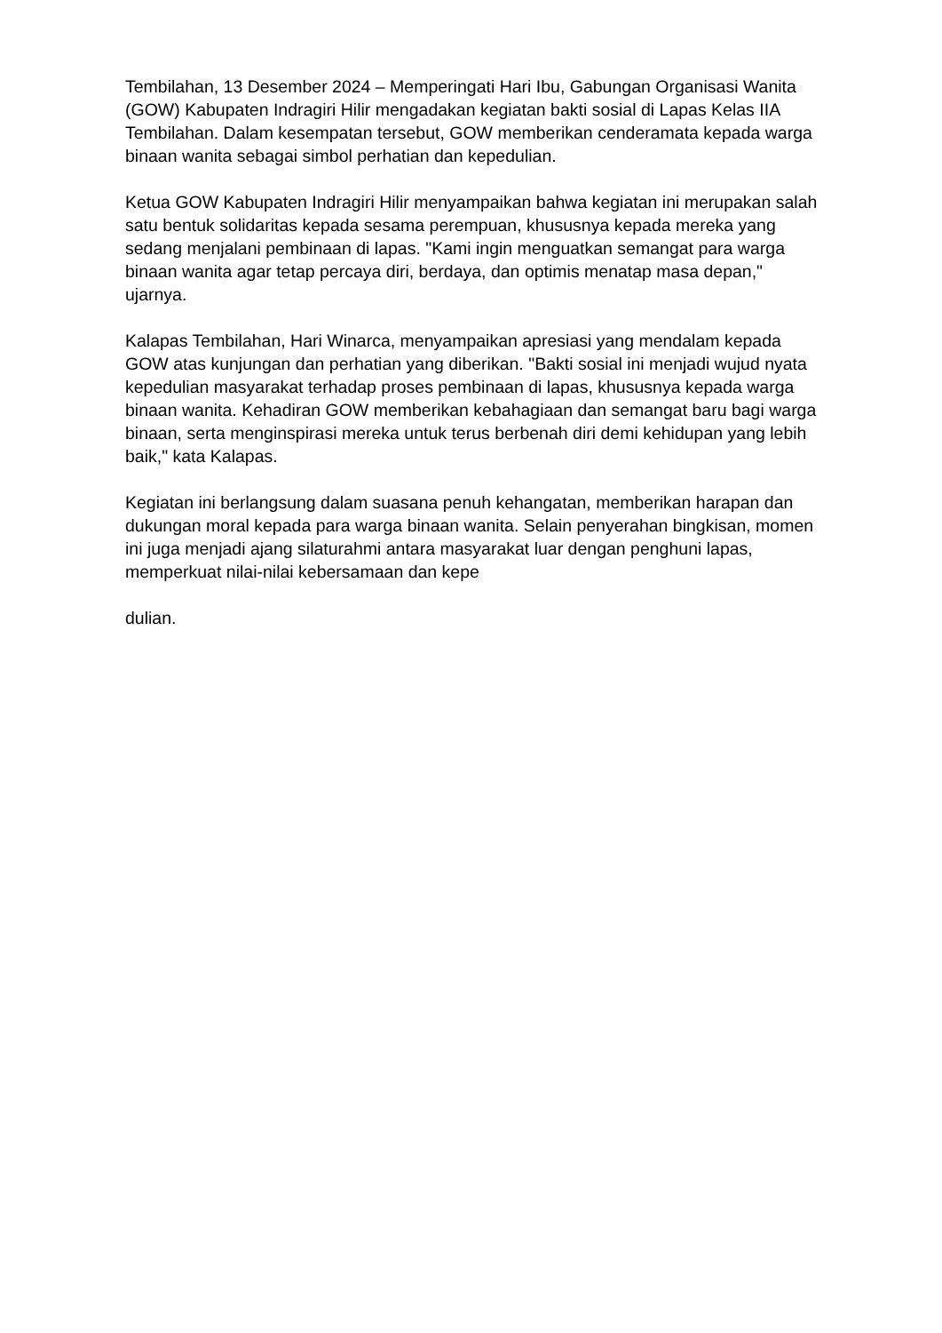Tembilahan, 13 Desember 2024 – Memperingati Hari Ibu, Gabungan Organisasi Wanita (GOW) Kabupaten Indragiri Hilir mengadakan kegiatan bakti sosial di Lapas Kelas IIA Tembilahan. Dalam kesempatan tersebut, GOW memberikan cenderamata kepada warga binaan wanita sebagai simbol perhatian dan kepedulian.
Ketua GOW Kabupaten Indragiri Hilir menyampaikan bahwa kegiatan ini merupakan salah satu bentuk solidaritas kepada sesama perempuan, khususnya kepada mereka yang sedang menjalani pembinaan di lapas. "Kami ingin menguatkan semangat para warga binaan wanita agar tetap percaya diri, berdaya, dan optimis menatap masa depan," ujarnya.
Kalapas Tembilahan, Hari Winarca, menyampaikan apresiasi yang mendalam kepada GOW atas kunjungan dan perhatian yang diberikan. "Bakti sosial ini menjadi wujud nyata kepedulian masyarakat terhadap proses pembinaan di lapas, khususnya kepada warga binaan wanita. Kehadiran GOW memberikan kebahagiaan dan semangat baru bagi warga binaan, serta menginspirasi mereka untuk terus berbenah diri demi kehidupan yang lebih baik," kata Kalapas.
Kegiatan ini berlangsung dalam suasana penuh kehangatan, memberikan harapan dan dukungan moral kepada para warga binaan wanita. Selain penyerahan bingkisan, momen ini juga menjadi ajang silaturahmi antara masyarakat luar dengan penghuni lapas, memperkuat nilai-nilai kebersamaan dan kepe
dulian.